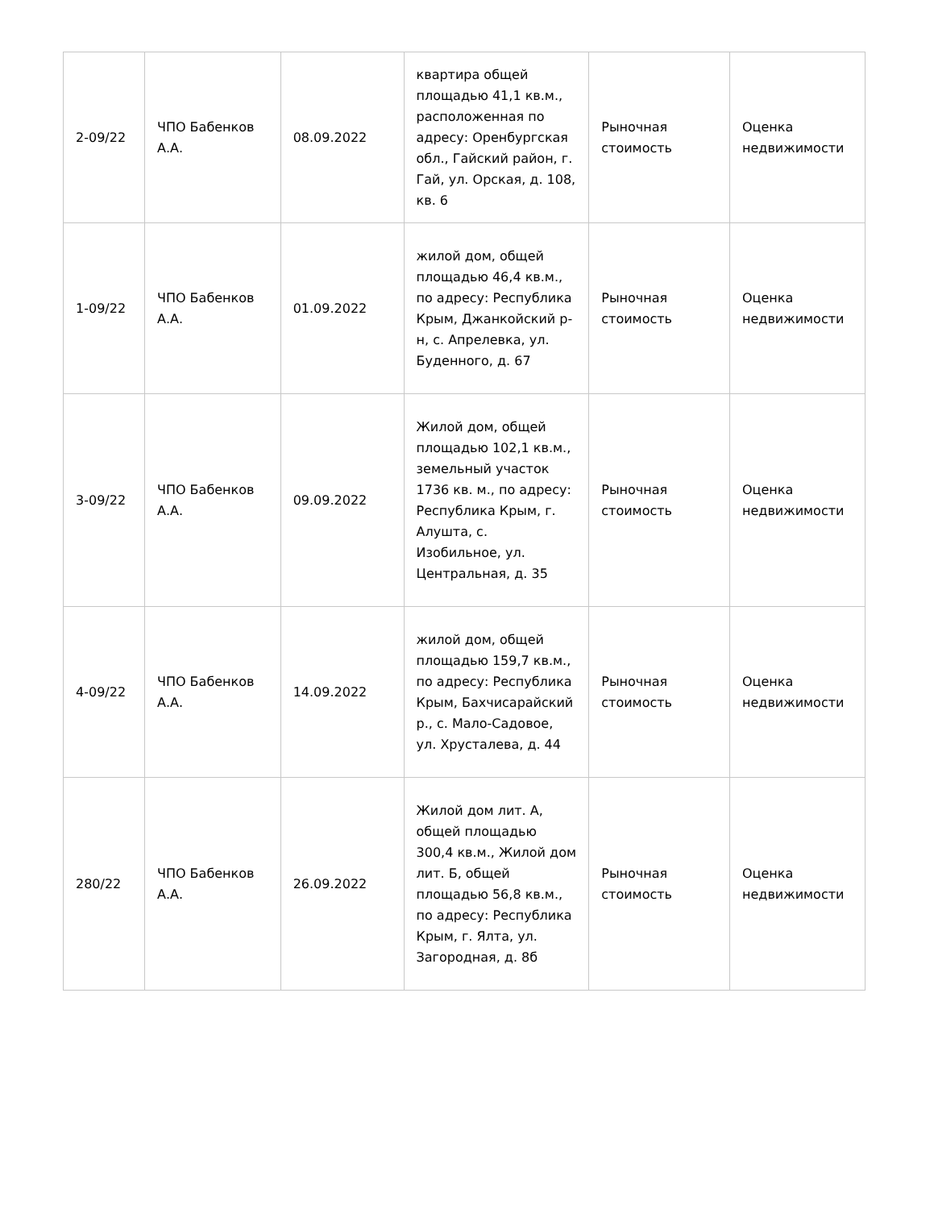| 2-09/22 | ЧПО Бабенков А.А. | 08.09.2022 | квартира общей площадью 41,1 кв.м., расположенная по адресу: Оренбургская обл., Гайский район, г. Гай, ул. Орская, д. 108, кв. 6 | Рыночная стоимость | Оценка недвижимости |
| 1-09/22 | ЧПО Бабенков А.А. | 01.09.2022 | жилой дом, общей площадью 46,4 кв.м., по адресу: Республика Крым, Джанкойский р-н, с. Апрелевка, ул. Буденного, д. 67 | Рыночная стоимость | Оценка недвижимости |
| 3-09/22 | ЧПО Бабенков А.А. | 09.09.2022 | Жилой дом, общей площадью 102,1 кв.м., земельный участок 1736 кв. м., по адресу: Республика Крым, г. Алушта, с. Изобильное, ул. Центральная, д. 35 | Рыночная стоимость | Оценка недвижимости |
| 4-09/22 | ЧПО Бабенков А.А. | 14.09.2022 | жилой дом, общей площадью 159,7 кв.м., по адресу: Республика Крым, Бахчисарайский р., с. Мало-Садовое, ул. Хрусталева, д. 44 | Рыночная стоимость | Оценка недвижимости |
| 280/22 | ЧПО Бабенков А.А. | 26.09.2022 | Жилой дом лит. А, общей площадью 300,4 кв.м., Жилой дом лит. Б, общей площадью 56,8 кв.м., по адресу: Республика Крым, г. Ялта, ул. Загородная, д. 8б | Рыночная стоимость | Оценка недвижимости |